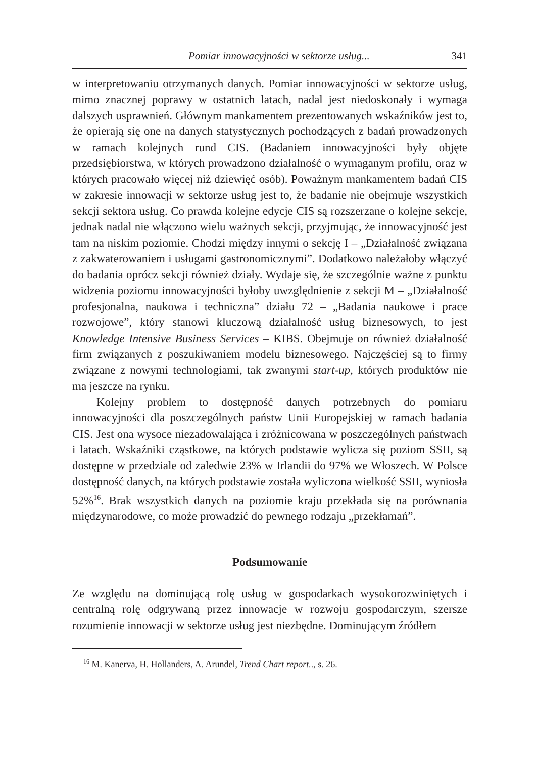Pomiar innowacyjności w sektorze usług... 341
w interpretowaniu otrzymanych danych. Pomiar innowacyjności w sektorze usług, mimo znacznej poprawy w ostatnich latach, nadal jest niedoskonały i wymaga dalszych usprawnień. Głównym mankamentem prezentowanych wskaźników jest to, że opierają się one na danych statystycznych pochodzących z badań prowadzonych w ramach kolejnych rund CIS. (Badaniem innowacyjności były objęte przedsiębiorstwa, w których prowadzono działalność o wymaganym profilu, oraz w których pracowało więcej niż dziewięć osób). Poważnym mankamentem badań CIS w zakresie innowacji w sektorze usług jest to, że badanie nie obejmuje wszystkich sekcji sektora usług. Co prawda kolejne edycje CIS są rozszerzane o kolejne sekcje, jednak nadal nie włączono wielu ważnych sekcji, przyjmując, że innowacyjność jest tam na niskim poziomie. Chodzi między innymi o sekcję I – „Działalność związana z zakwaterowaniem i usługami gastronomicznymi”. Dodatkowo należałoby włączyć do badania oprócz sekcji również działy. Wydaje się, że szczególnie ważne z punktu widzenia poziomu innowacyjności byłoby uwzględnienie z sekcji M – „Działalność profesjonalna, naukowa i techniczna” działu 72 – „Badania naukowe i prace rozwojowe”, który stanowi kluczową działalność usług biznesowych, to jest Knowledge Intensive Business Services – KIBS. Obejmuje on również działalność firm związanych z poszukiwaniem modelu biznesowego. Najczęściej są to firmy związane z nowymi technologiami, tak zwanymi start-up, których produktów nie ma jeszcze na rynku.
Kolejny problem to dostępność danych potrzebnych do pomiaru innowacyjności dla poszczególnych państw Unii Europejskiej w ramach badania CIS. Jest ona wysoce niezadowalająca i zróżnicowana w poszczególnych państwach i latach. Wskaźniki cząstkowe, na których podstawie wylicza się poziom SSII, są dostępne w przedziale od zaledwie 23% w Irlandii do 97% we Włoszech. W Polsce dostępność danych, na których podstawie została wyliczona wielkość SSII, wyniosła 52%<sup>16</sup>. Brak wszystkich danych na poziomie kraju przekłada się na porównania międzynarodowe, co może prowadzić do pewnego rodzaju „przekłamań”.
Podsumowanie
Ze względu na dominującą rolę usług w gospodarkach wysokorozwiniętych i centralną rolę odgrywaną przez innowacje w rozwoju gospodarczym, szersze rozumienie innowacji w sektorze usług jest niezbędne. Dominującym źródłem
<sup>16</sup> M. Kanerva, H. Hollanders, A. Arundel, Trend Chart report.., s. 26.